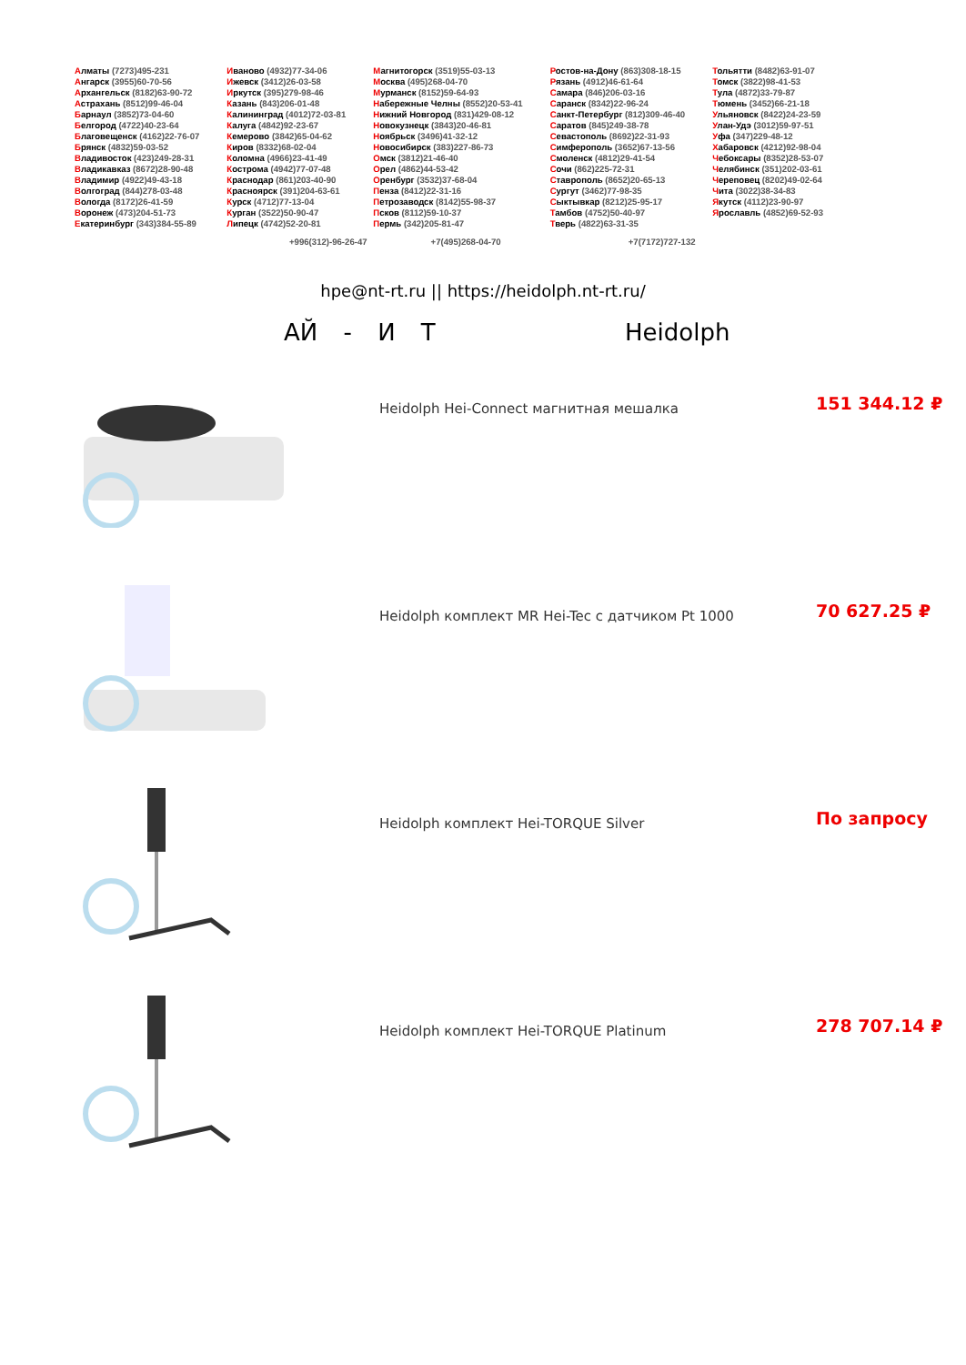Алматы (7273)495-231
Ангарск (3955)60-70-56
Архангельск (8182)63-90-72
Астрахань (8512)99-46-04
Барнаул (3852)73-04-60
Белгород (4722)40-23-64
Благовещенск (4162)22-76-07
Брянск (4832)59-03-52
Владивосток (423)249-28-31
Владикавказ (8672)28-90-48
Владимир (4922)49-43-18
Волгоград (844)278-03-48
Вологда (8172)26-41-59
Воронеж (473)204-51-73
Екатеринбург (343)384-55-89
Иваново (4932)77-34-06
Ижевск (3412)26-03-58
Иркутск (395)279-98-46
Казань (843)206-01-48
Калининград (4012)72-03-81
Калуга (4842)92-23-67
Кемерово (3842)65-04-62
Киров (8332)68-02-04
Коломна (4966)23-41-49
Кострома (4942)77-07-48
Краснодар (861)203-40-90
Красноярск (391)204-63-61
Курск (4712)77-13-04
Курган (3522)50-90-47
Липецк (4742)52-20-81
Магнитогорск (3519)55-03-13
Москва (495)268-04-70
Мурманск (8152)59-64-93
Набережные Челны (8552)20-53-41
Нижний Новгород (831)429-08-12
Новокузнецк (3843)20-46-81
Ноябрьск (3496)41-32-12
Новосибирск (383)227-86-73
Омск (3812)21-46-40
Орел (4862)44-53-42
Оренбург (3532)37-68-04
Пенза (8412)22-31-16
Петрозаводск (8142)55-98-37
Псков (8112)59-10-37
Пермь (342)205-81-47
Ростов-на-Дону (863)308-18-15
Рязань (4912)46-61-64
Самара (846)206-03-16
Саранск (8342)22-96-24
Санкт-Петербург (812)309-46-40
Саратов (845)249-38-78
Севастополь (8692)22-31-93
Симферополь (3652)67-13-56
Смоленск (4812)29-41-54
Сочи (862)225-72-31
Ставрополь (8652)20-65-13
Сургут (3462)77-98-35
Сыктывкар (8212)25-95-17
Тамбов (4752)50-40-97
Тверь (4822)63-31-35
Тольятти (8482)63-91-07
Томск (3822)98-41-53
Тула (4872)33-79-87
Тюмень (3452)66-21-18
Ульяновск (8422)24-23-59
Улан-Удэ (3012)59-97-51
Уфа (347)229-48-12
Хабаровск (4212)92-98-04
Чебоксары (8352)28-53-07
Челябинск (351)202-03-61
Череповец (8202)49-02-64
Чита (3022)38-34-83
Якутск (4112)23-90-97
Ярославль (4852)69-52-93
+996(312)-96-26-47 +7(495)268-04-70 +7(7172)727-132
hpe@nt-rt.ru || https://heidolph.nt-rt.ru/
АЙ - И Т Heidolph
Heidolph Hei-Connect магнитная мешалка
151 344.12 ₽
Heidolph комплект MR Hei-Tec с датчиком Pt 1000
70 627.25 ₽
Heidolph комплект Hei-TORQUE Silver
По запросу
Heidolph комплект Hei-TORQUE Platinum
278 707.14 ₽